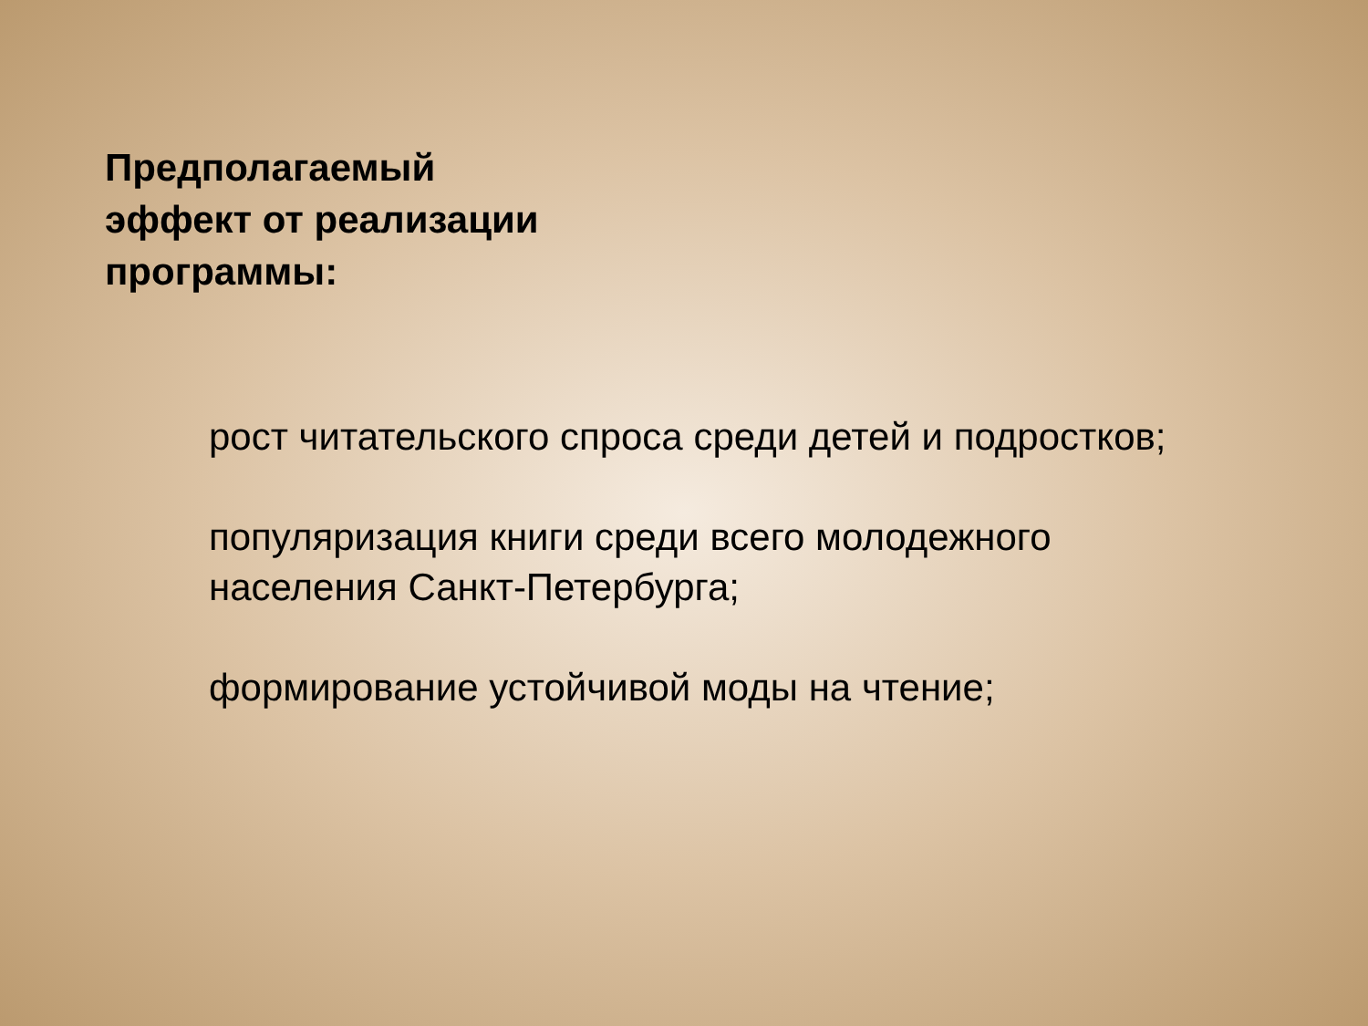Предполагаемый
эффект от реализации
программы:
рост читательского спроса среди детей и подростков;
популяризация книги среди всего молодежного
населения Санкт-Петербурга;
формирование устойчивой моды на чтение;